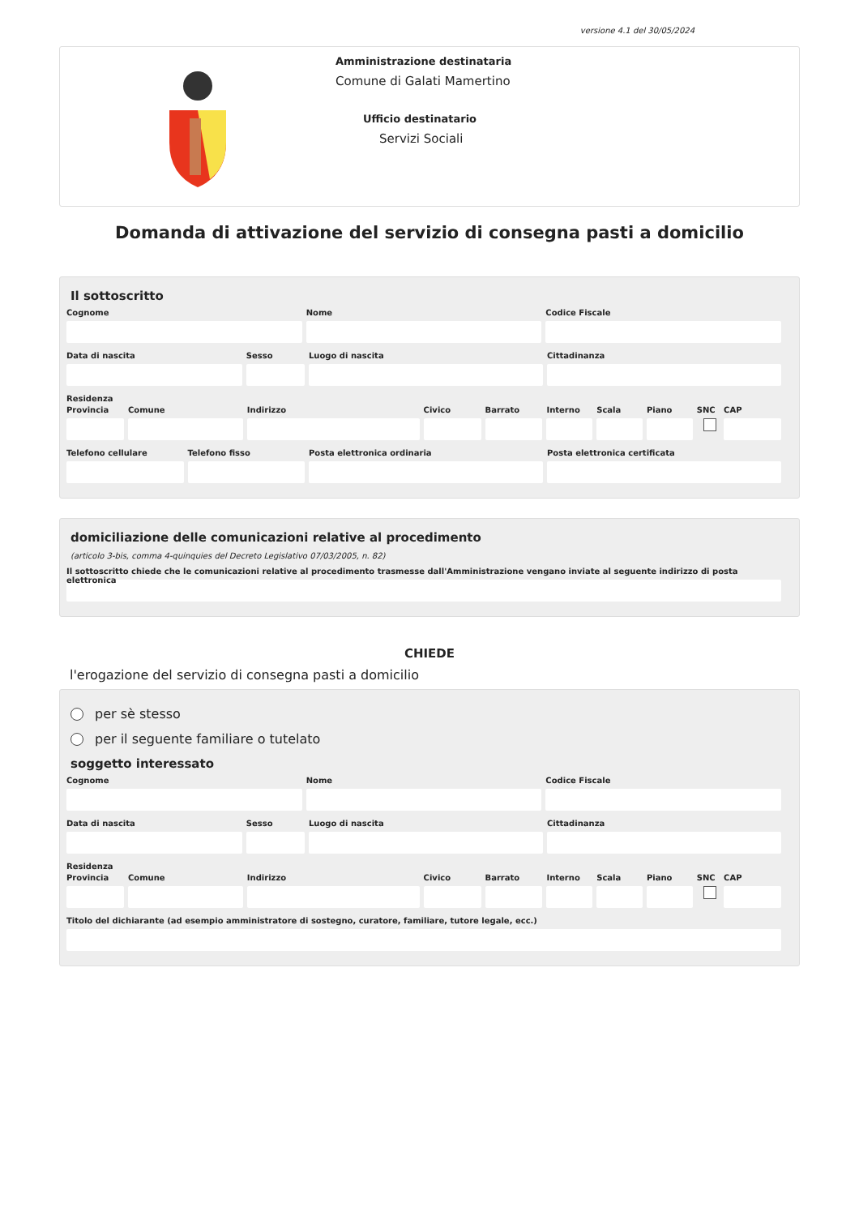versione 4.1 del 30/05/2024
Amministrazione destinataria
Comune di Galati Mamertino
Ufficio destinatario
Servizi Sociali
Domanda di attivazione del servizio di consegna pasti a domicilio
Il sottoscritto
Cognome Nome Codice Fiscale
Data di nascita Sesso Luogo di nascita Cittadinanza
Residenza
Provincia Comune Indirizzo Civico Barrato Interno Scala Piano SNC CAP
Telefono cellulare Telefono fisso Posta elettronica ordinaria Posta elettronica certificata
domiciliazione delle comunicazioni relative al procedimento
(articolo 3-bis, comma 4-quinquies del Decreto Legislativo 07/03/2005, n. 82)
Il sottoscritto chiede che le comunicazioni relative al procedimento trasmesse dall'Amministrazione vengano inviate al seguente indirizzo di posta elettronica
CHIEDE
l'erogazione del servizio di consegna pasti a domicilio
per sè stesso
per il seguente familiare o tutelato
soggetto interessato
Cognome Nome Codice Fiscale
Data di nascita Sesso Luogo di nascita Cittadinanza
Residenza
Provincia Comune Indirizzo Civico Barrato Interno Scala Piano SNC CAP
Titolo del dichiarante (ad esempio amministratore di sostegno, curatore, familiare, tutore legale, ecc.)